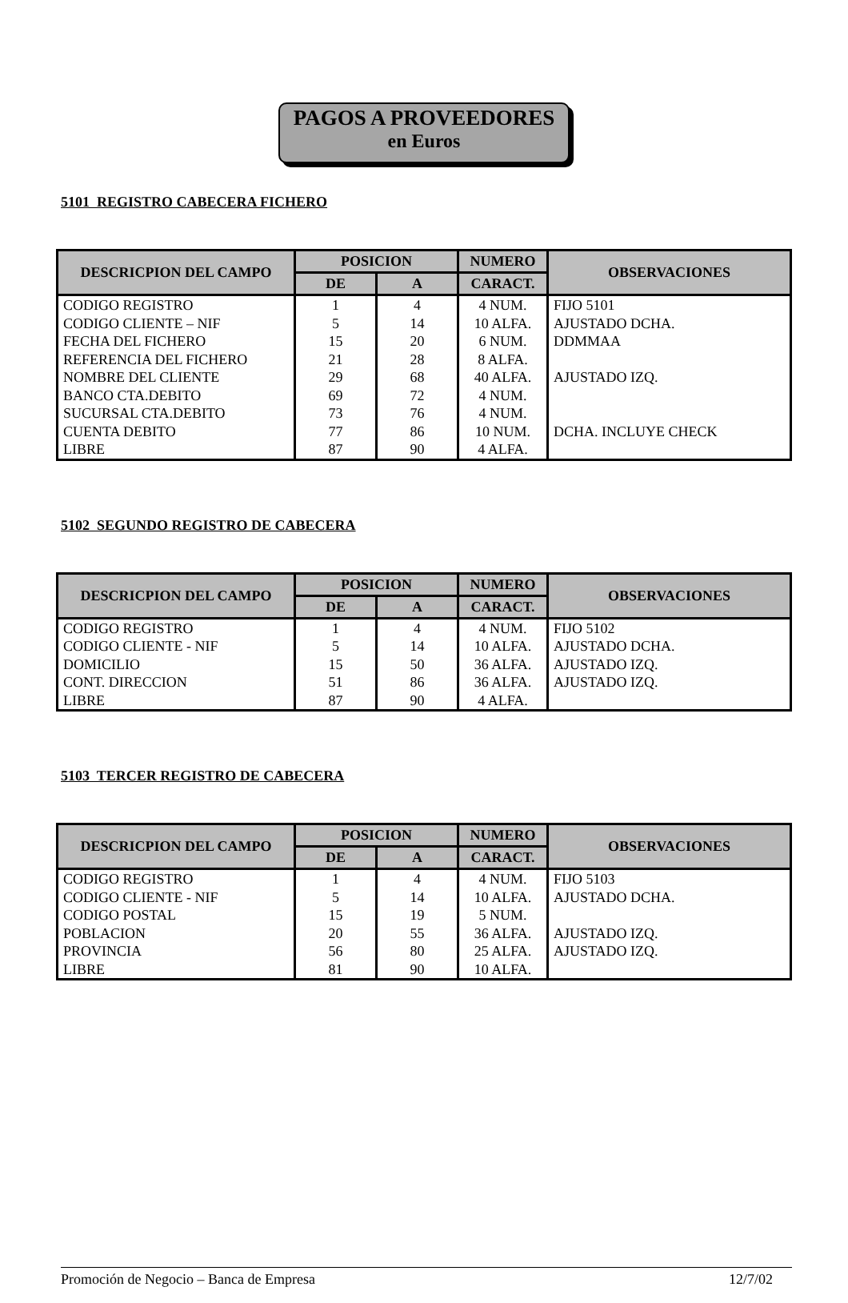PAGOS A PROVEEDORES
en Euros
5101 REGISTRO CABECERA FICHERO
| DESCRICPION DEL CAMPO | POSICION | | NUMERO | OBSERVACIONES |
| --- | --- | --- | --- | --- |
| | DE | A | CARACT. | |
| CODIGO REGISTRO | 1 | 4 | 4 NUM. | FIJO 5101 |
| CODIGO CLIENTE – NIF | 5 | 14 | 10 ALFA. | AJUSTADO DCHA. |
| FECHA DEL FICHERO | 15 | 20 | 6 NUM. | DDMMAA |
| REFERENCIA DEL FICHERO | 21 | 28 | 8 ALFA. | |
| NOMBRE DEL CLIENTE | 29 | 68 | 40 ALFA. | AJUSTADO IZQ. |
| BANCO CTA.DEBITO | 69 | 72 | 4 NUM. | |
| SUCURSAL CTA.DEBITO | 73 | 76 | 4 NUM. | |
| CUENTA DEBITO | 77 | 86 | 10 NUM. | DCHA. INCLUYE CHECK |
| LIBRE | 87 | 90 | 4 ALFA. | |
5102 SEGUNDO REGISTRO DE CABECERA
| DESCRICPION DEL CAMPO | POSICION | | NUMERO | OBSERVACIONES |
| --- | --- | --- | --- | --- |
| | DE | A | CARACT. | |
| CODIGO REGISTRO | 1 | 4 | 4 NUM. | FIJO 5102 |
| CODIGO CLIENTE - NIF | 5 | 14 | 10 ALFA. | AJUSTADO DCHA. |
| DOMICILIO | 15 | 50 | 36 ALFA. | AJUSTADO IZQ. |
| CONT. DIRECCION | 51 | 86 | 36 ALFA. | AJUSTADO IZQ. |
| LIBRE | 87 | 90 | 4 ALFA. | |
5103 TERCER REGISTRO DE CABECERA
| DESCRICPION DEL CAMPO | POSICION | | NUMERO | OBSERVACIONES |
| --- | --- | --- | --- | --- |
| | DE | A | CARACT. | |
| CODIGO REGISTRO | 1 | 4 | 4 NUM. | FIJO 5103 |
| CODIGO CLIENTE - NIF | 5 | 14 | 10 ALFA. | AJUSTADO DCHA. |
| CODIGO POSTAL | 15 | 19 | 5 NUM. | |
| POBLACION | 20 | 55 | 36 ALFA. | AJUSTADO IZQ. |
| PROVINCIA | 56 | 80 | 25 ALFA. | AJUSTADO IZQ. |
| LIBRE | 81 | 90 | 10 ALFA. | |
Promoción de Negocio – Banca de Empresa 12/7/02